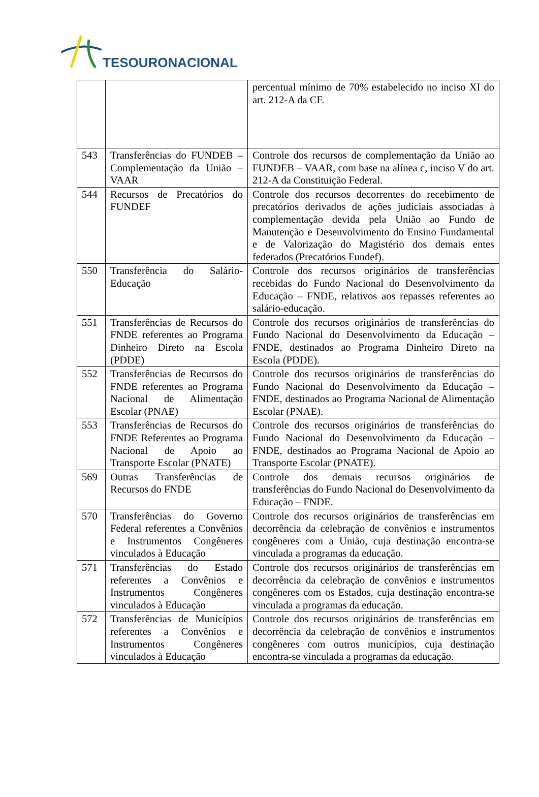TESOURONACIONAL
| | | percentual mínimo de 70% estabelecido no inciso XI do art. 212-A da CF. |
| 543 | Transferências do FUNDEB – Complementação da União – VAAR | Controle dos recursos de complementação da União ao FUNDEB – VAAR, com base na alínea c, inciso V do art. 212-A da Constituição Federal. |
| 544 | Recursos de Precatórios do FUNDEF | Controle dos recursos decorrentes do recebimento de precatórios derivados de ações judiciais associadas à complementação devida pela União ao Fundo de Manutenção e Desenvolvimento do Ensino Fundamental e de Valorização do Magistério dos demais entes federados (Precatórios Fundef). |
| 550 | Transferência do Salário-Educação | Controle dos recursos originários de transferências recebidas do Fundo Nacional do Desenvolvimento da Educação – FNDE, relativos aos repasses referentes ao salário-educação. |
| 551 | Transferências de Recursos do FNDE referentes ao Programa Dinheiro Direto na Escola (PDDE) | Controle dos recursos originários de transferências do Fundo Nacional do Desenvolvimento da Educação – FNDE, destinados ao Programa Dinheiro Direto na Escola (PDDE). |
| 552 | Transferências de Recursos do FNDE referentes ao Programa Nacional de Alimentação Escolar (PNAE) | Controle dos recursos originários de transferências do Fundo Nacional do Desenvolvimento da Educação – FNDE, destinados ao Programa Nacional de Alimentação Escolar (PNAE). |
| 553 | Transferências de Recursos do FNDE Referentes ao Programa Nacional de Apoio ao Transporte Escolar (PNATE) | Controle dos recursos originários de transferências do Fundo Nacional do Desenvolvimento da Educação – FNDE, destinados ao Programa Nacional de Apoio ao Transporte Escolar (PNATE). |
| 569 | Outras Transferências de Recursos do FNDE | Controle dos demais recursos originários de transferências do Fundo Nacional do Desenvolvimento da Educação – FNDE. |
| 570 | Transferências do Governo Federal referentes a Convênios e Instrumentos Congêneres vinculados à Educação | Controle dos recursos originários de transferências em decorrência da celebração de convênios e instrumentos congêneres com a União, cuja destinação encontra-se vinculada a programas da educação. |
| 571 | Transferências do Estado referentes a Convênios e Instrumentos Congêneres vinculados à Educação | Controle dos recursos originários de transferências em decorrência da celebração de convênios e instrumentos congêneres com os Estados, cuja destinação encontra-se vinculada a programas da educação. |
| 572 | Transferências de Municípios referentes a Convênios e Instrumentos Congêneres vinculados à Educação | Controle dos recursos originários de transferências em decorrência da celebração de convênios e instrumentos congêneres com outros municípios, cuja destinação encontra-se vinculada a programas da educação. |